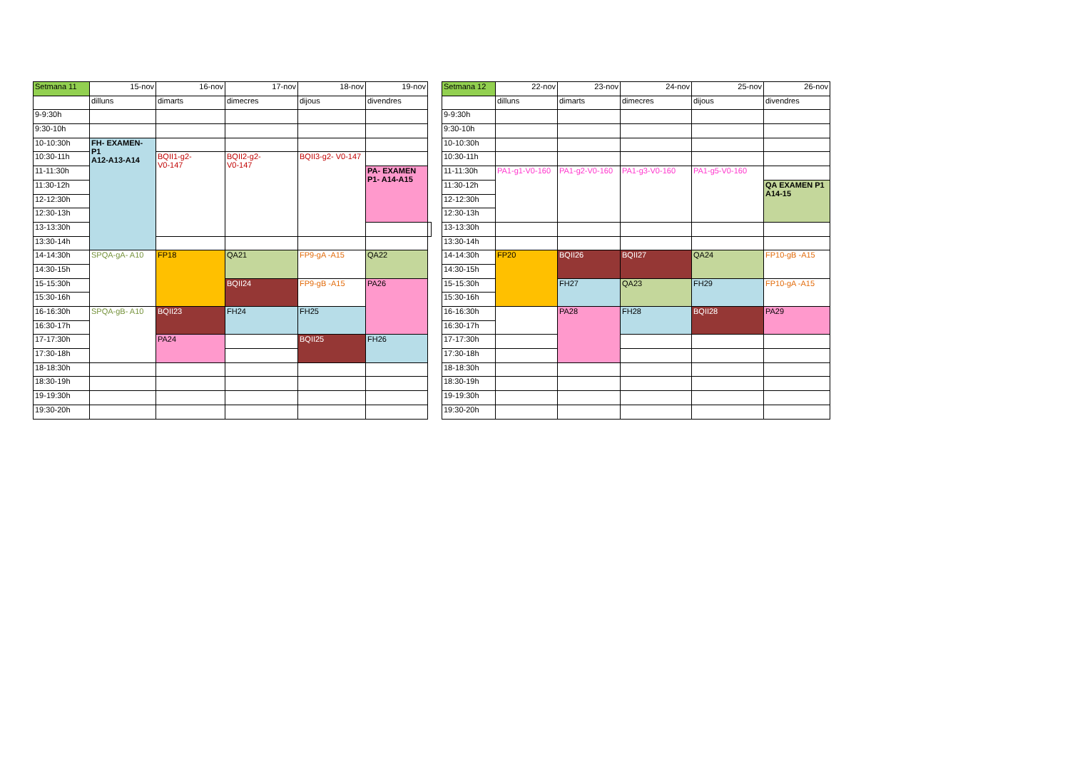| Setmana 11 | 15-nov | 16-nov | 17-nov | 18-nov | 19-nov | |
| | dilluns | dimarts | dimecres | dijous | divendres | |
| 9-9:30h | | | | | | |
| 9:30-10h | | | | | | |
| 10-10:30h | FH- EXAMEN- P1 A12-A13-A14 | | | | | |
| 10:30-11h | | BQII1-g2- V0-147 | BQII2-g2- V0-147 | BQII3-g2- V0-147 | | |
| 11-11:30h | | | | | PA- EXAMEN P1- A14-A15 | |
| 11:30-12h | | | | | | |
| 12-12:30h | | | | | | |
| 12:30-13h | | | | | | |
| 13-13:30h | | | | | | |
| 13:30-14h | | | | | | |
| 14-14:30h | SPQA-gA- A10 | FP18 | QA21 | FP9-gA -A15 | QA22 | |
| 14:30-15h | | | | | | |
| 15-15:30h | | | BQII24 | FP9-gB -A15 | PA26 | |
| 15:30-16h | | | | | | |
| 16-16:30h | SPQA-gB- A10 | BQII23 | FH24 | FH25 | | |
| 16:30-17h | | | | | | |
| 17-17:30h | | PA24 | | BQII25 | FH26 | |
| 17:30-18h | | | | | | |
| 18-18:30h | | | | | | |
| 18:30-19h | | | | | | |
| 19-19:30h | | | | | | |
| 19:30-20h | | | | | | |
| Setmana 12 | 22-nov | 23-nov | 24-nov | 25-nov | 26-nov |
| | dilluns | dimarts | dimecres | dijous | divendres |
| 9-9:30h | | | | | |
| 9:30-10h | | | | | |
| 10-10:30h | | | | | |
| 10:30-11h | | | | | |
| 11-11:30h | PA1-g1-V0-160 | PA1-g2-V0-160 | PA1-g3-V0-160 | PA1-g5-V0-160 | |
| 11:30-12h | | | | | QA EXAMEN P1 A14-15 |
| 12-12:30h | | | | | |
| 12:30-13h | | | | | |
| 13-13:30h | | | | | |
| 13:30-14h | | | | | |
| 14-14:30h | FP20 | BQII26 | BQII27 | QA24 | FP10-gB -A15 |
| 14:30-15h | | | | | |
| 15-15:30h | | FH27 | QA23 | FH29 | FP10-gA -A15 |
| 15:30-16h | | | | | |
| 16-16:30h | | PA28 | FH28 | BQII28 | PA29 |
| 16:30-17h | | | | | |
| 17-17:30h | | | | | |
| 17:30-18h | | | | | |
| 18-18:30h | | | | | |
| 18:30-19h | | | | | |
| 19-19:30h | | | | | |
| 19:30-20h | | | | | |